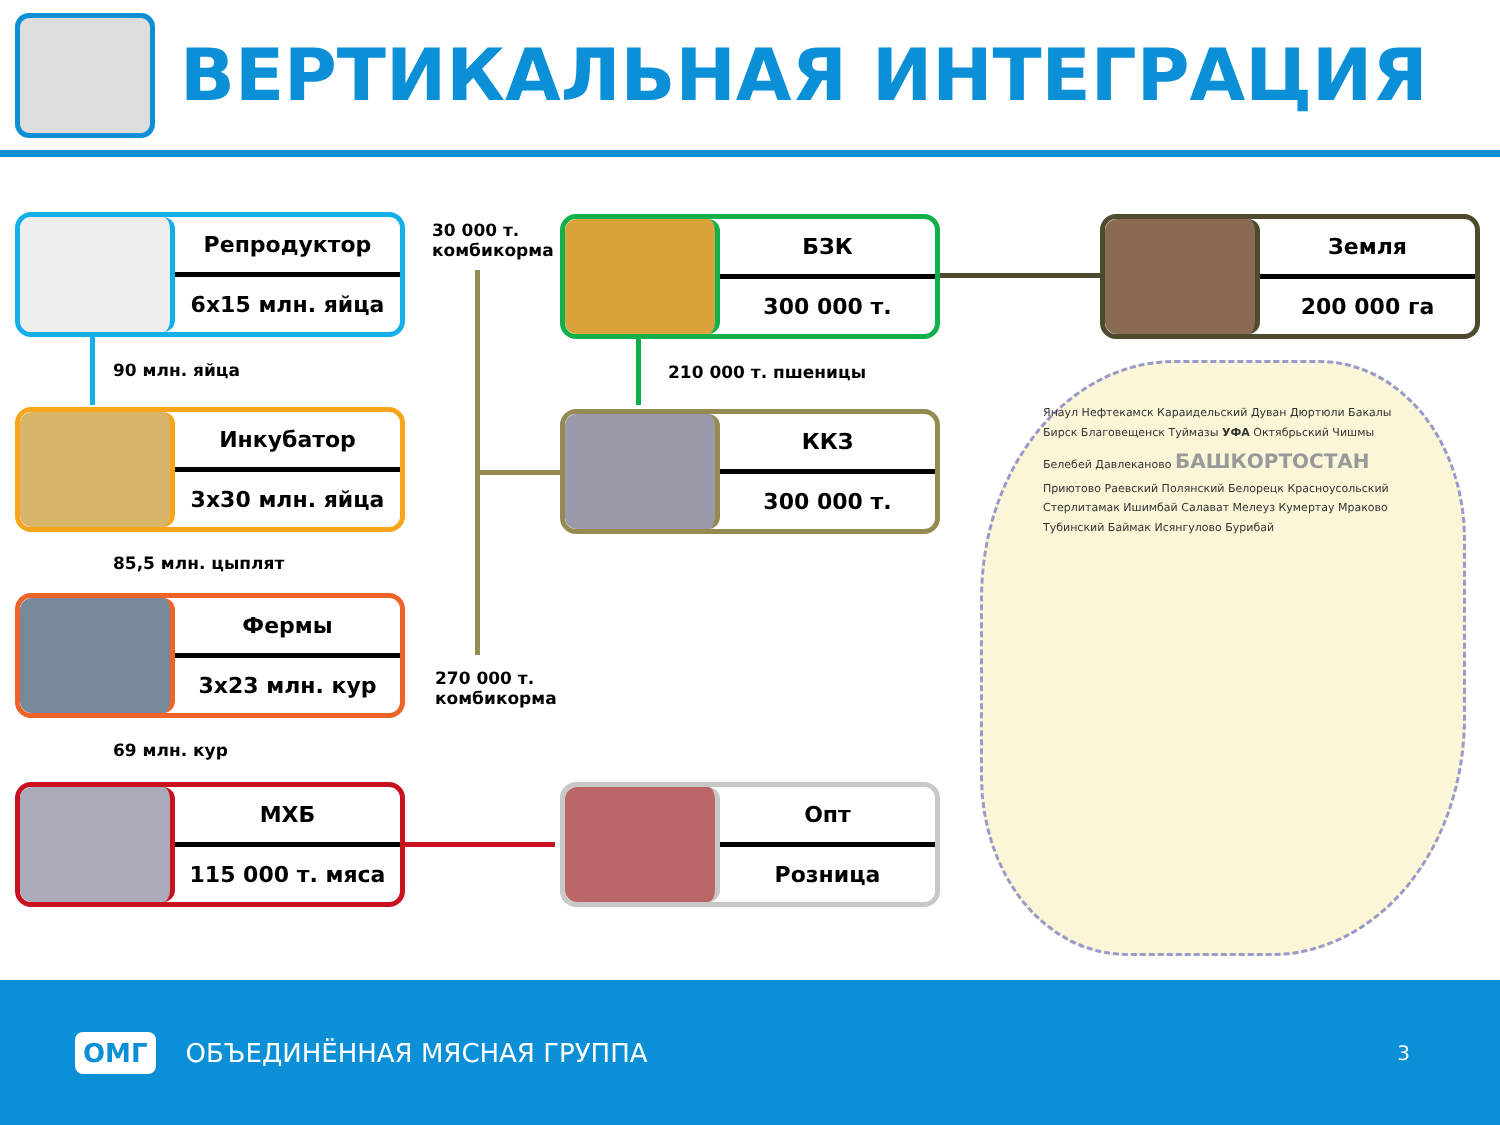ВЕРТИКАЛЬНАЯ ИНТЕГРАЦИЯ
Репродуктор
6х15 млн. яйца
30 000 т.
комбикорма
БЗК
300 000 т.
Земля
200 000 га
90 млн. яйца 210 000 т. пшеницы
Инкубатор
3х30 млн. яйца
ККЗ
300 000 т.
85,5 млн. цыплят
Фермы
3х23 млн. кур
270 000 т.
комбикорма
69 млн. кур
МХБ
115 000 т. мяса
Опт
Розница
Янаул Нефтекамск Караидельский Дуван Дюртюли Бакалы Бирск Благовещенск Туймазы УФА Октябрьский Чишмы Белебей Давлеканово БАШКОРТОСТАН Приютово Раевский Полянский Белорецк Красноусольский Стерлитамак Ишимбай Салават Мелеуз Кумертау Мраково Тубинский Баймак Исянгулово Бурибай
ОМГ
ОБЪЕДИНЁННАЯ МЯСНАЯ ГРУППА
3